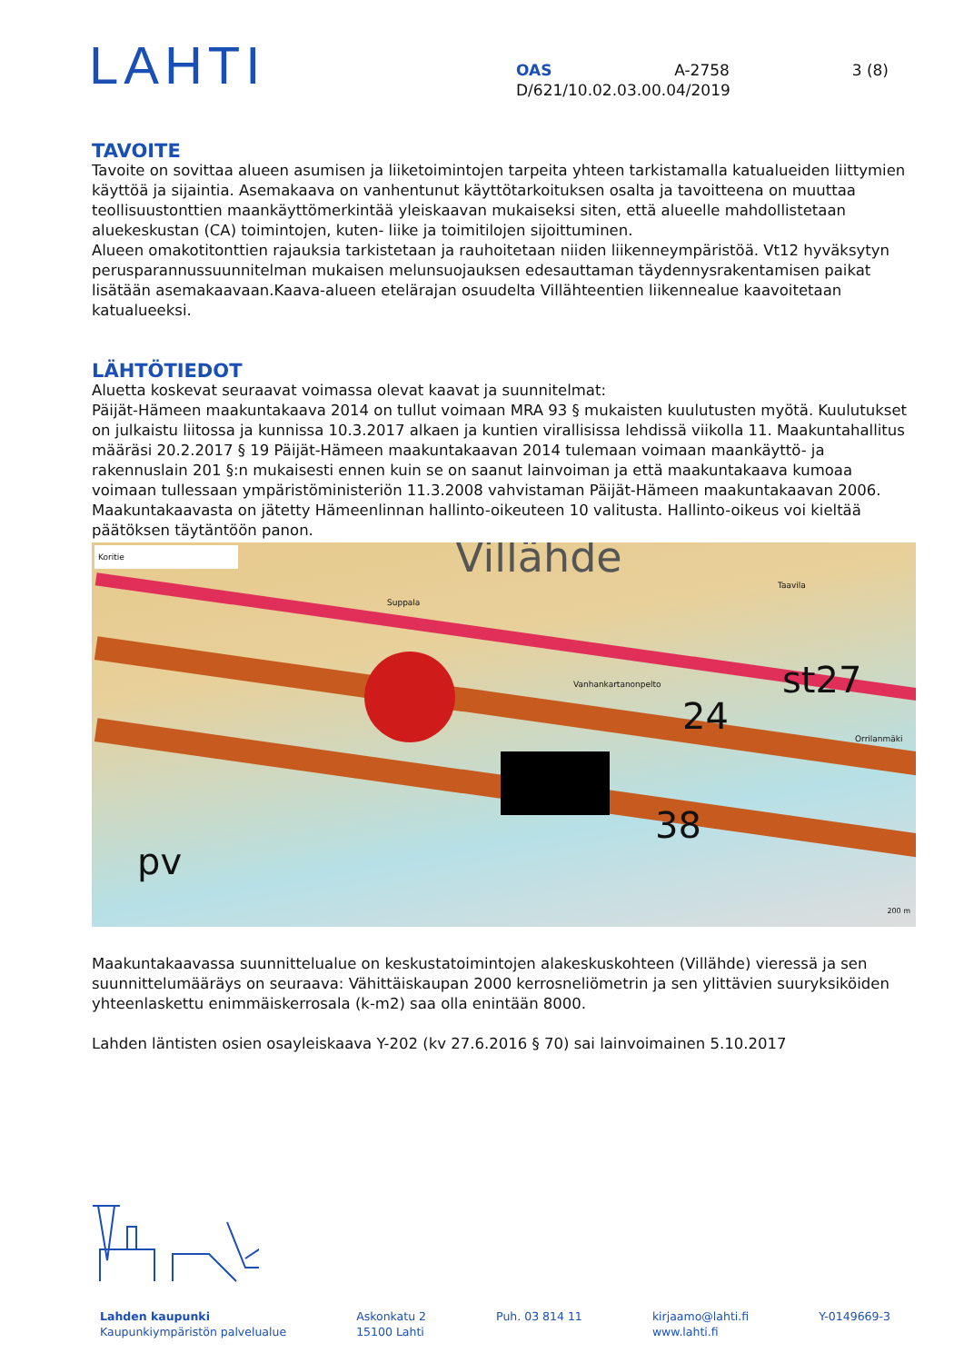LAHTI
OAS A-2758 3 (8)
D/621/10.02.03.00.04/2019
TAVOITE
Tavoite on sovittaa alueen asumisen ja liiketoimintojen tarpeita yhteen tarkistamalla katualueiden liittymien käyttöä ja sijaintia. Asemakaava on vanhentunut käyttötarkoituksen osalta ja tavoitteena on muuttaa teollisuustonttien maankäyttömerkintää yleiskaavan mukaiseksi siten, että alueelle mahdollistetaan aluekeskustan (CA) toimintojen, kuten- liike ja toimitilojen sijoittuminen.
Alueen omakotitonttien rajauksia tarkistetaan ja rauhoitetaan niiden liikenneympäristöä. Vt12 hyväksytyn perusparannussuunnitelman mukaisen melunsuojauksen edesauttaman täydennysrakentamisen paikat lisätään asemakaavaan.Kaava-alueen etelärajan osuudelta Villähteentien liikennealue kaavoitetaan katualueeksi.
LÄHTÖTIEDOT
Aluetta koskevat seuraavat voimassa olevat kaavat ja suunnitelmat:
Päijät-Hämeen maakuntakaava 2014 on tullut voimaan MRA 93 § mukaisten kuulutusten myötä. Kuulutukset on julkaistu liitossa ja kunnissa 10.3.2017 alkaen ja kuntien virallisissa lehdissä viikolla 11. Maakuntahallitus määräsi 20.2.2017 § 19 Päijät-Hämeen maakuntakaavan 2014 tulemaan voimaan maankäyttö- ja rakennuslain 201 §:n mukaisesti ennen kuin se on saanut lainvoiman ja että maakuntakaava kumoaa voimaan tullessaan ympäristöministeriön 11.3.2008 vahvistaman Päijät-Hämeen maakuntakaavan 2006. Maakuntakaavasta on jätetty Hämeenlinnan hallinto-oikeuteen 10 valitusta. Hallinto-oikeus voi kieltää päätöksen täytäntöön panon.
Koritie Villähde
Vanhankartanonpelto st27
24
38
pv
Orrilanmäki
Taavila
Suppala
200 m
Maakuntakaavassa suunnittelualue on keskustatoimintojen alakeskuskohteen (Villähde) vieressä ja sen suunnittelumääräys on seuraava: Vähittäiskaupan 2000 kerrosneliömetrin ja sen ylittävien suuryksiköiden yhteenlaskettu enimmäiskerrosala (k-m2) saa olla enintään 8000.
Lahden läntisten osien osayleiskaava Y-202 (kv 27.6.2016 § 70) sai lainvoimainen 5.10.2017
Lahden kaupunki
Kaupunkiympäristön palvelualue
Askonkatu 2
15100 Lahti
Puh. 03 814 11 kirjaamo@lahti.fi
www.lahti.fi
Y-0149669-3